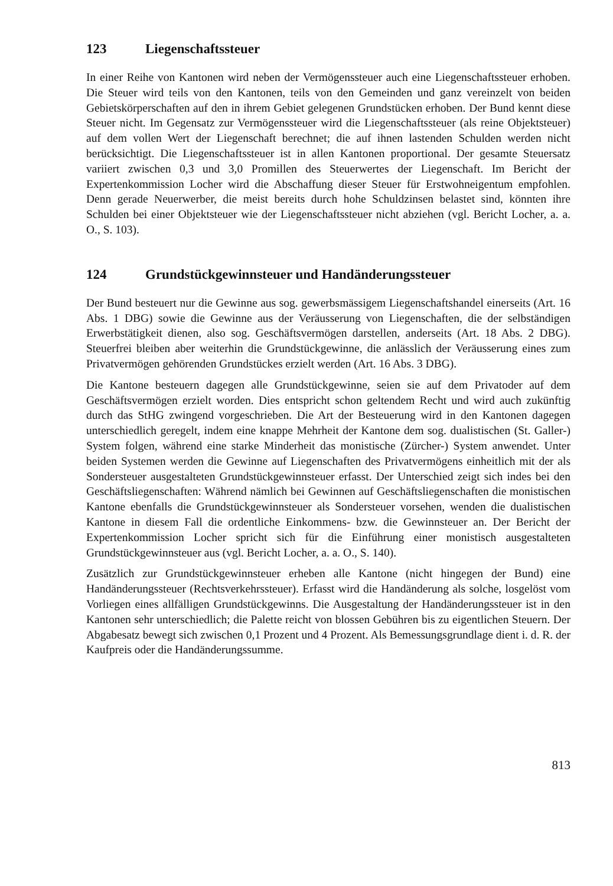123 Liegenschaftssteuer
In einer Reihe von Kantonen wird neben der Vermögenssteuer auch eine Liegenschaftssteuer erhoben. Die Steuer wird teils von den Kantonen, teils von den Gemeinden und ganz vereinzelt von beiden Gebietskörperschaften auf den in ihrem Gebiet gelegenen Grundstücken erhoben. Der Bund kennt diese Steuer nicht. Im Gegensatz zur Vermögenssteuer wird die Liegenschaftssteuer (als reine Objektsteuer) auf dem vollen Wert der Liegenschaft berechnet; die auf ihnen lastenden Schulden werden nicht berücksichtigt. Die Liegenschaftssteuer ist in allen Kantonen proportional. Der gesamte Steuersatz variiert zwischen 0,3 und 3,0 Promillen des Steuerwertes der Liegenschaft. Im Bericht der Expertenkommission Locher wird die Abschaffung dieser Steuer für Erstwohneigentum empfohlen. Denn gerade Neuerwerber, die meist bereits durch hohe Schuldzinsen belastet sind, könnten ihre Schulden bei einer Objektsteuer wie der Liegenschaftssteuer nicht abziehen (vgl. Bericht Locher, a. a. O., S. 103).
124 Grundstückgewinnsteuer und Handänderungssteuer
Der Bund besteuert nur die Gewinne aus sog. gewerbsmässigem Liegenschaftshandel einerseits (Art. 16 Abs. 1 DBG) sowie die Gewinne aus der Veräusserung von Liegenschaften, die der selbständigen Erwerbstätigkeit dienen, also sog. Geschäftsvermögen darstellen, anderseits (Art. 18 Abs. 2 DBG). Steuerfrei bleiben aber weiterhin die Grundstückgewinne, die anlässlich der Veräusserung eines zum Privatvermögen gehörenden Grundstückes erzielt werden (Art. 16 Abs. 3 DBG).
Die Kantone besteuern dagegen alle Grundstückgewinne, seien sie auf dem Privatoder auf dem Geschäftsvermögen erzielt worden. Dies entspricht schon geltendem Recht und wird auch zukünftig durch das StHG zwingend vorgeschrieben. Die Art der Besteuerung wird in den Kantonen dagegen unterschiedlich geregelt, indem eine knappe Mehrheit der Kantone dem sog. dualistischen (St. Galler-) System folgen, während eine starke Minderheit das monistische (Zürcher-) System anwendet. Unter beiden Systemen werden die Gewinne auf Liegenschaften des Privatvermögens einheitlich mit der als Sondersteuer ausgestalteten Grundstückgewinnsteuer erfasst. Der Unterschied zeigt sich indes bei den Geschäftsliegenschaften: Während nämlich bei Gewinnen auf Geschäftsliegenschaften die monistischen Kantone ebenfalls die Grundstückgewinnsteuer als Sondersteuer vorsehen, wenden die dualistischen Kantone in diesem Fall die ordentliche Einkommens- bzw. die Gewinnsteuer an. Der Bericht der Expertenkommission Locher spricht sich für die Einführung einer monistisch ausgestalteten Grundstückgewinnsteuer aus (vgl. Bericht Locher, a. a. O., S. 140).
Zusätzlich zur Grundstückgewinnsteuer erheben alle Kantone (nicht hingegen der Bund) eine Handänderungssteuer (Rechtsverkehrssteuer). Erfasst wird die Handänderung als solche, losgelöst vom Vorliegen eines allfälligen Grundstückgewinns. Die Ausgestaltung der Handänderungssteuer ist in den Kantonen sehr unterschiedlich; die Palette reicht von blossen Gebühren bis zu eigentlichen Steuern. Der Abgabesatz bewegt sich zwischen 0,1 Prozent und 4 Prozent. Als Bemessungsgrundlage dient i. d. R. der Kaufpreis oder die Handänderungssumme.
813